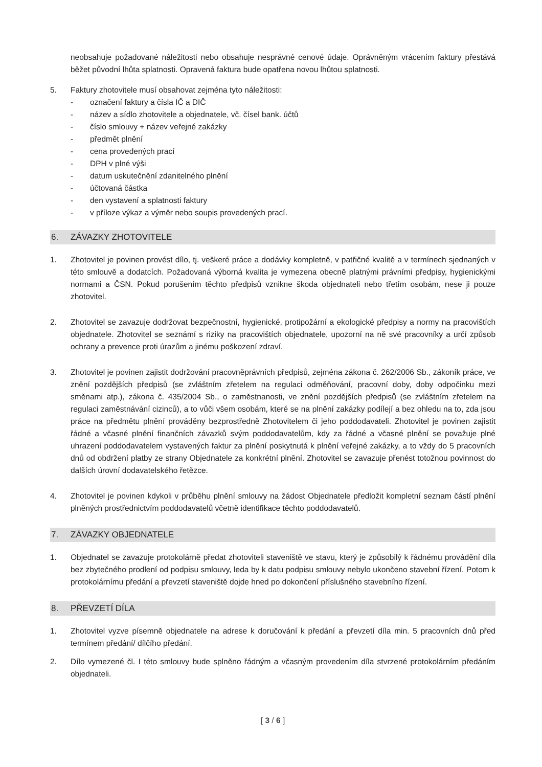neobsahuje požadované náležitosti nebo obsahuje nesprávné cenové údaje. Oprávněným vrácením faktury přestává běžet původní lhůta splatnosti. Opravená faktura bude opatřena novou lhůtou splatnosti.
5. Faktury zhotovitele musí obsahovat zejména tyto náležitosti:
- označení faktury a čísla IČ a DIČ
- název a sídlo zhotovitele a objednatele, vč. čísel bank. účtů
- číslo smlouvy + název veřejné zakázky
- předmět plnění
- cena provedených prací
- DPH v plné výši
- datum uskutečnění zdanitelného plnění
- účtovaná částka
- den vystavení a splatnosti faktury
- v příloze výkaz a výměr nebo soupis provedených prací.
6. ZÁVAZKY ZHOTOVITELE
1. Zhotovitel je povinen provést dílo, tj. veškeré práce a dodávky kompletně, v patřičné kvalitě a v termínech sjednaných v této smlouvě a dodatcích. Požadovaná výborná kvalita je vymezena obecně platnými právními předpisy, hygienickými normami a ČSN. Pokud porušením těchto předpisů vznikne škoda objednateli nebo třetím osobám, nese ji pouze zhotovitel.
2. Zhotovitel se zavazuje dodržovat bezpečnostní, hygienické, protipožární a ekologické předpisy a normy na pracovištích objednatele. Zhotovitel se seznámí s riziky na pracovištích objednatele, upozorní na ně své pracovníky a určí způsob ochrany a prevence proti úrazům a jinému poškození zdraví.
3. Zhotovitel je povinen zajistit dodržování pracovněprávních předpisů, zejména zákona č. 262/2006 Sb., zákoník práce, ve znění pozdějších předpisů (se zvláštním zřetelem na regulaci odměňování, pracovní doby, doby odpočinku mezi směnami atp.), zákona č. 435/2004 Sb., o zaměstnanosti, ve znění pozdějších předpisů (se zvláštním zřetelem na regulaci zaměstnávání cizinců), a to vůči všem osobám, které se na plnění zakázky podílejí a bez ohledu na to, zda jsou práce na předmětu plnění prováděny bezprostředně Zhotovitelem či jeho poddodavateli. Zhotovitel je povinen zajistit řádné a včasné plnění finančních závazků svým poddodavatelům, kdy za řádné a včasné plnění se považuje plné uhrazení poddodavatelem vystavených faktur za plnění poskytnutá k plnění veřejné zakázky, a to vždy do 5 pracovních dnů od obdržení platby ze strany Objednatele za konkrétní plnění. Zhotovitel se zavazuje přenést totožnou povinnost do dalších úrovní dodavatelského řetězce.
4. Zhotovitel je povinen kdykoli v průběhu plnění smlouvy na žádost Objednatele předložit kompletní seznam částí plnění plněných prostřednictvím poddodavatelů včetně identifikace těchto poddodavatelů.
7. ZÁVAZKY OBJEDNATELE
1. Objednatel se zavazuje protokolárně předat zhotoviteli staveniště ve stavu, který je způsobilý k řádnému provádění díla bez zbytečného prodlení od podpisu smlouvy, leda by k datu podpisu smlouvy nebylo ukončeno stavební řízení. Potom k protokolárnímu předání a převzetí staveniště dojde hned po dokončení příslušného stavebního řízení.
8. PŘEVZETÍ DÍLA
1. Zhotovitel vyzve písemně objednatele na adrese k doručování k předání a převzetí díla min. 5 pracovních dnů před termínem předání/ dílčího předání.
2. Dílo vymezené čl. I této smlouvy bude splněno řádným a včasným provedením díla stvrzené protokolárním předáním objednateli.
[ 3 / 6 ]